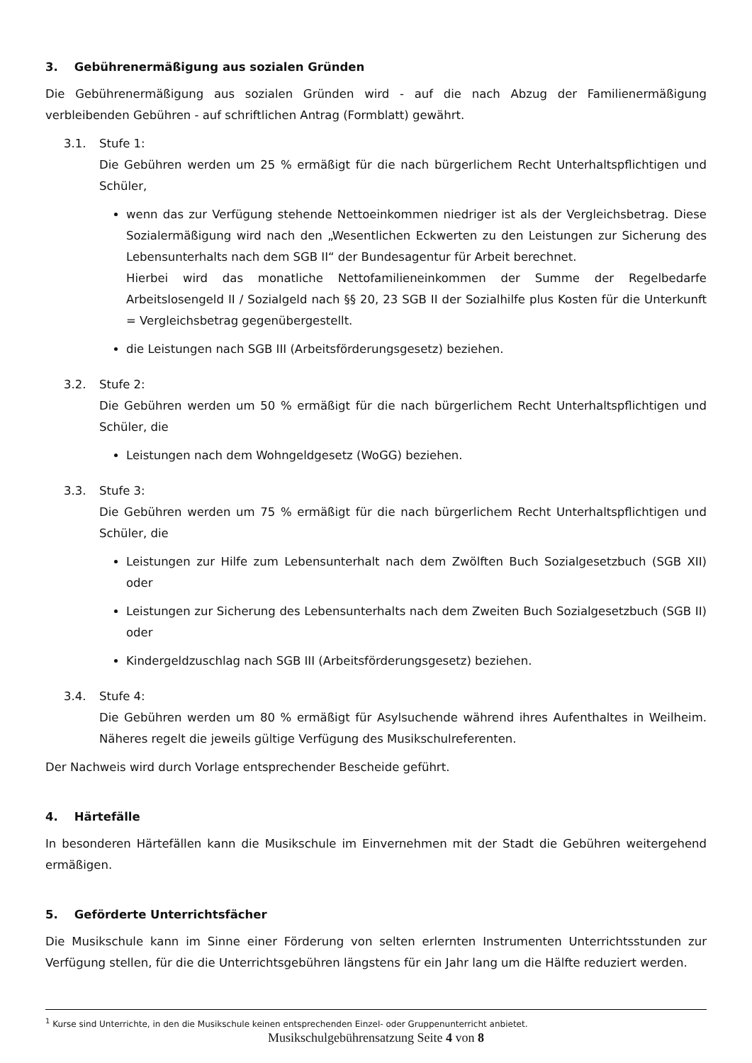3. Gebührenermäßigung aus sozialen Gründen
Die Gebührenermäßigung aus sozialen Gründen wird - auf die nach Abzug der Familienermäßigung verbleibenden Gebühren - auf schriftlichen Antrag (Formblatt) gewährt.
3.1. Stufe 1:
Die Gebühren werden um 25 % ermäßigt für die nach bürgerlichem Recht Unterhaltspflichtigen und Schüler,
wenn das zur Verfügung stehende Nettoeinkommen niedriger ist als der Vergleichsbetrag. Diese Sozialermäßigung wird nach den „Wesentlichen Eckwerten zu den Leistungen zur Sicherung des Lebensunterhalts nach dem SGB II“ der Bundesagentur für Arbeit berechnet.
Hierbei wird das monatliche Nettofamilieneinkommen der Summe der Regelbedarfe Arbeitslosengeld II / Sozialgeld nach §§ 20, 23 SGB II der Sozialhilfe plus Kosten für die Unterkunft = Vergleichsbetrag gegenübergestellt.
die Leistungen nach SGB III (Arbeitsförderungsgesetz) beziehen.
3.2. Stufe 2:
Die Gebühren werden um 50 % ermäßigt für die nach bürgerlichem Recht Unterhaltspflichtigen und Schüler, die
Leistungen nach dem Wohngeldgesetz (WoGG) beziehen.
3.3. Stufe 3:
Die Gebühren werden um 75 % ermäßigt für die nach bürgerlichem Recht Unterhaltspflichtigen und Schüler, die
Leistungen zur Hilfe zum Lebensunterhalt nach dem Zwölften Buch Sozialgesetzbuch (SGB XII) oder
Leistungen zur Sicherung des Lebensunterhalts nach dem Zweiten Buch Sozialgesetzbuch (SGB II) oder
Kindergeldzuschlag nach SGB III (Arbeitsförderungsgesetz) beziehen.
3.4. Stufe 4:
Die Gebühren werden um 80 % ermäßigt für Asylsuchende während ihres Aufenthaltes in Weilheim. Näheres regelt die jeweils gültige Verfügung des Musikschulreferenten.
Der Nachweis wird durch Vorlage entsprechender Bescheide geführt.
4. Härtefälle
In besonderen Härtefällen kann die Musikschule im Einvernehmen mit der Stadt die Gebühren weitergehend ermäßigen.
5. Geförderte Unterrichtsfächer
Die Musikschule kann im Sinne einer Förderung von selten erlernten Instrumenten Unterrichtsstunden zur Verfügung stellen, für die die Unterrichtsgebühren längstens für ein Jahr lang um die Hälfte reduziert werden.
<sup>1</sup> Kurse sind Unterrichte, in den die Musikschule keinen entsprechenden Einzel- oder Gruppenunterricht anbietet.
Musikschulgebührensatzung Seite 4 von 8